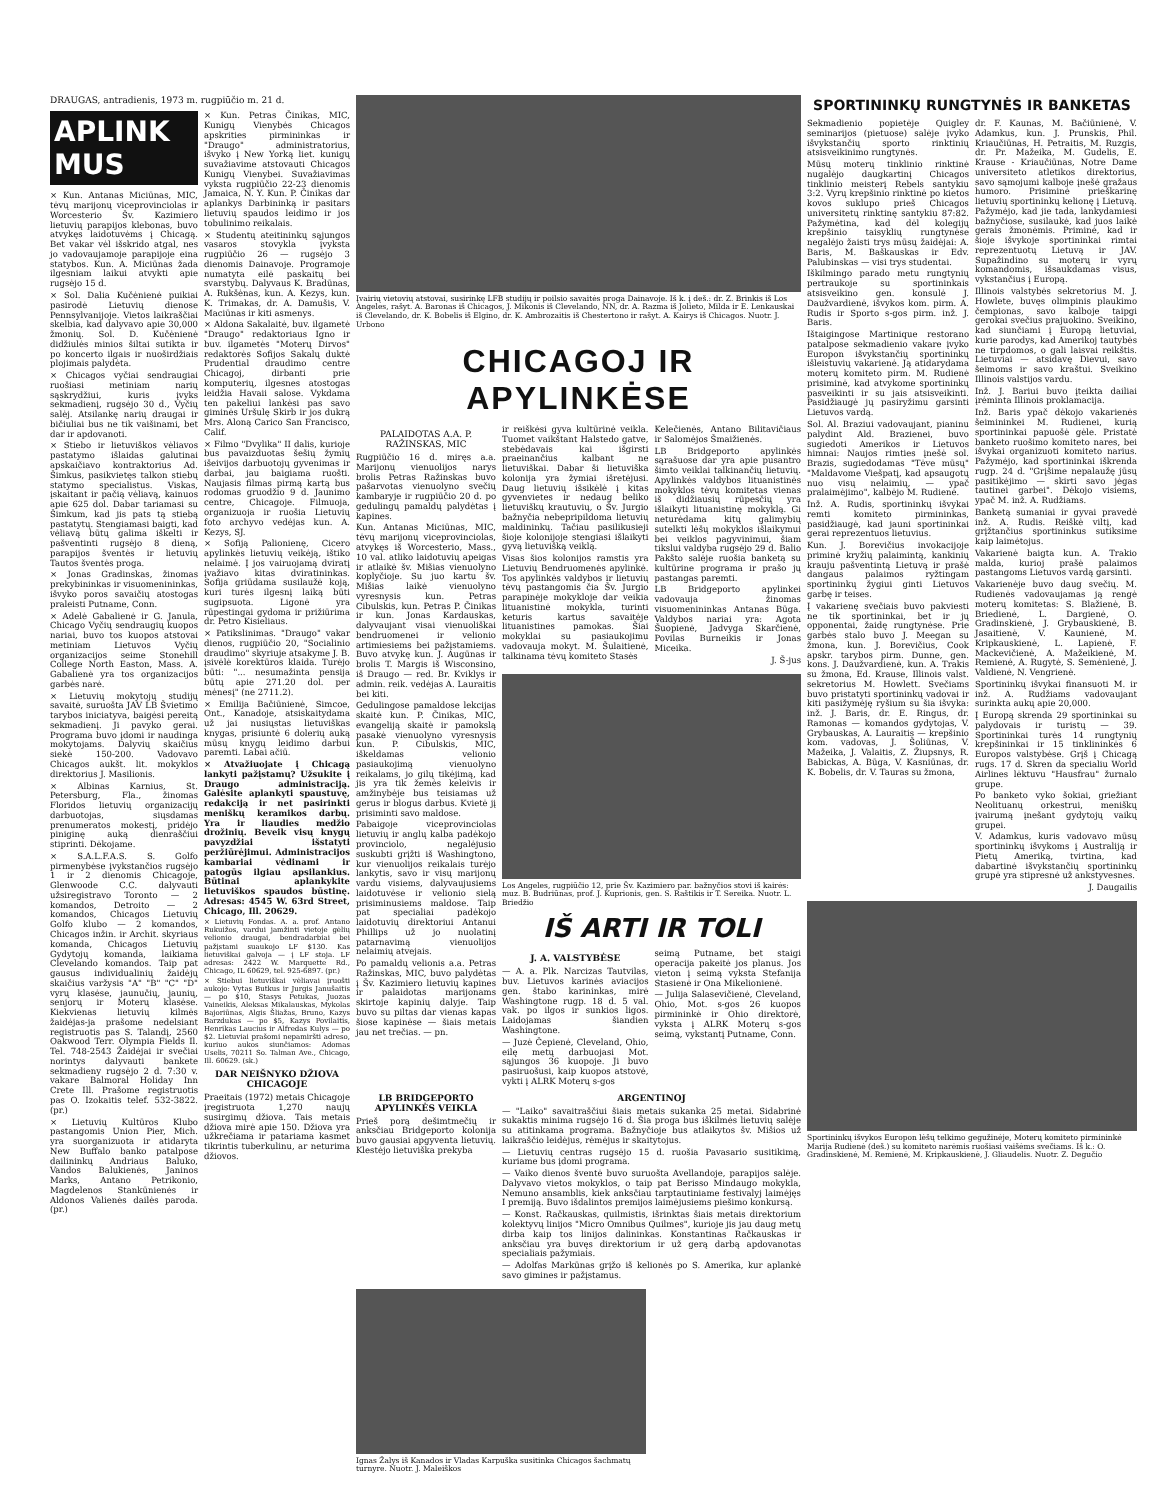DRAUGAS, antradienis, 1973 m. rugpiūčio m. 21 d.
APLINK MUS
× Kun. Antanas Miciūnas, MIC, tėvų marijonų viceprovinciolas ir Worcesterio Šv. Kazimiero lietuvių parapijos klebonas, buvo atvykęs laidotuvėms į Chicagą. Bet vakar vėl išskrido atgal, nes jo vadovaujamoje parapijoje eina statybos. Kun. A. Miciūnas žada ilgesniam laikui atvykti apie rugsėjo 15 d.
× Sol. Dalia Kučėnienė puikiai pasirodė Lietuvių dienose Pennsylvanijoje. Vietos laikraščiai skelbia, kad dalyvavo apie 30,000 žmonių. Sol. D. Kučėnienė didžiulės minios šiltai sutikta ir po koncerto ilgais ir nuoširdžiais plojimais palydėta.
× Chicagos vyčiai sendraugiai ruošiasi metiniam narių sąskrydžiui, kuris įvyks sekmadienį, rugsėjo 30 d., Vyčių salėj. Atsilankę narių draugai ir bičiuliai bus ne tik vaišinami, bet dar ir apdovanoti.
× Stiebo ir lietuviškos vėliavos pastatymo išlaidas galutinai apskaičiavo kontraktorius Ad. Šimkus, pasikvietęs talkon stiebų statymo specialistus. Viskas, įskaitant ir pačią vėliavą, kainuos apie 625 dol. Dabar tariamasi su Šimkum, kad jis pats tą stiebą pastatytų. Stengiamasi baigti, kad vėliavą būtų galima iškelti ir pašventinti rugsėjo 8 dieną, parapijos šventės ir lietuvių Tautos šventės proga.
× Jonas Gradinskas, žinomas prekybininkas ir visuomenininkas, išvyko poros savaičių atostogas praleisti Putname, Conn.
× Adelė Gabalienė ir G. Janula, Chicago Vyčių sendraugių kuopos nariai, buvo tos kuopos atstovai metiniam Lietuvos Vyčių organizacijos seime Stonehill College North Easton, Mass. A. Gabalienė yra tos organizacijos garbės narė.
× Lietuvių mokytojų studijų savaitė, suruošta JAV LB Švietimo tarybos iniciatyva, baigėsi pereitą sekmadienį. Ji pavyko gerai. Programa buvo įdomi ir naudinga mokytojams. Dalyvių skaičius siekė 150-200. Vadovavo Chicagos aukšt. lit. mokyklos direktorius J. Masilionis.
× Albinas Karnius, St. Petersburg, Fla., žinomas Floridos lietuvių organizacijų darbuotojas, siųsdamas prenumeratos mokestį, pridėjo piniginę auką dienraščiui stiprinti. Dėkojame.
× S.A.L.F.A.S. S. Golfo pirmenybėse įvykstančios rugsėjo 1 ir 2 dienomis Chicagoje, Glenwoode C.C. dalyvauti užsiregistravo Toronto — 2 komandos, Detroito — 2 komandos, Chicagos Lietuvių Golfo klubo — 2 komandos, Chicagos inžin. ir Archit. skyriaus komanda, Chicagos Lietuvių Gydytojų komanda, laikiama Clevelando komandos. Taip pat gausus individualinių žaidėjų skaičius varžysis "A" "B" "C" "D" vyrų klasėse, jaunučių, jaunių, senjorų ir Moterų klasėse. Kiekvienas lietuvių kilmės žaidėjas-ja prašome nedelsiant registruotis pas S. Talandį, 2560 Oakwood Terr. Olympia Fields Il. Tel. 748-2543 Žaidėjai ir svečiai norintys dalyvauti bankete sekmadieny rugsėjo 2 d. 7:30 v. vakare Balmoral Holiday Inn Crete Ill. Prašome registruotis pas O. Izokaitis telef. 532-3822. (pr.)
× Lietuvių Kultūros Klubo pastangomis Union Pier, Mich. yra suorganizuota ir atidaryta New Buffalo banko patalpose dailininkų Andriaus Baluko, Vandos Balukienės, Janinos Marks, Antano Petrikonio, Magdelenos Stankūnienės ir Aldonos Valienės dailės paroda. (pr.)
× Kun. Petras Činikas, MIC, Kunigų Vienybės Chicagos apskrities pirmininkas ir "Draugo" administratorius, išvyko į New Yorką liet. kunigų suvažiavime atstovauti Chicagos Kunigų Vienybei. Suvažiavimas vyksta rugpiūčio 22-23 dienomis Jamaica, N. Y. Kun. P. Činikas dar aplankys Darbininką ir pasitars lietuvių spaudos leidimo ir jos tobulinimo reikalais.
× Studentų ateitininkų sąjungos vasaros stovykla įvyksta rugpiūčio 26 — rugsėjo 3 dienomis Dainavoje. Programoje numatyta eilė paskaitų bei svarstybų. Dalyvaus K. Bradūnas, A. Rukšėnas, kun. A. Kezys, kun. K. Trimakas, dr. A. Damušis, V. Maciūnas ir kiti asmenys.
× Aldona Sakalaitė, buv. ilgametė "Draugo" redaktoriaus Igno ir buv. ilgametės "Moterų Dirvos" redaktorės Sofijos Sakalų duktė Prudential draudimo centre Chicagoj, dirbanti prie komputerių, ilgesnes atostogas leidžia Havaii salose. Vykdama ten pakeliui lankėsi pas savo giminės Uršulę Skirb ir jos dukrą Mrs. Aloną Carico San Francisco, Calif.
× Filmo "Dvylika" II dalis, kurioje bus pavaizduotas šešių žymių išeivijos darbuotojų gyvenimas ir darbai, jau baigiama ruošti. Naujasis filmas pirmą kartą bus rodomas gruodžio 9 d. Jaunimo centre, Chicagoje. Filmuoja, organizuoja ir ruošia Lietuvių foto archyvo vedėjas kun. A. Kezys, SJ.
× Sofiją Palionienę, Cicero apylinkės lietuvių veikėją, ištiko nelaimė. Į jos vairuojamą dviratį įvažiavo kitas dviratininkas. Sofija griūdama susilaužė koją, kuri turės ilgesnį laiką būti sugipsuota. Ligonė yra rūpestingai gydoma ir prižiūrima dr. Petro Kisieliaus.
× Patikslinimas. "Draugo" vakar dienos, rugpiūčio 20, "Socialinio draudimo" skyriuje atsakyme J. B. įsivėlė korektūros klaida. Turėjo būti: "... nesumažinta pensija būtų apie 271.20 dol. per mėnesį" (ne 2711.2).
× Emilija Bačiūnienė, Simcoe, Ont., Kanadoje, atsiskaitydama už jai nusiųstas lietuviškas knygas, prisiuntė 6 dolerių auką mūsų knygų leidimo darbui paremti. Labai ačiū.
× Atvažiuojate į Chicagą lankyti pažįstamų? Užsukite į Draugo administraciją. Galėsite aplankyti spaustuvę, redakciją ir net pasirinkti meniškų keramikos darbų. Yra ir liaudies medžio drožinių. Beveik visų knygų pavyzdžiai išstatyti peržiūrėjimui. Administracijos kambariai vėdinami ir patogūs ilgiau apsilankius. Būtinai aplankykite lietuviškos spaudos būstinę. Adresas: 4545 W. 63rd Street, Chicago, Ill. 20629.
× Lietuvių Fondas. A. a. prof. Antano Rukuižos, vardui jamžinti vietoje gėlių velionio draugai, bendradarbiai bei pažįstami suaukojo LF $130. Kas lietuviškai galvoja — į LF stoja. LF adresas: 2422 W. Marquette Rd., Chicago, IL 60629, tel. 925-6897. (pr.)
× Stiebui lietuviškai vėliavai įruošti aukojo: Vytas Butkus ir Jurgis Janušaitis — po $10, Stasys Petukas, Juozas Vaineikis, Aleksas Mikalauskas, Mykolas Bajoriūnas, Algis Šliažas, Bruno, Kazys Barzdukas — po $5, Kazys Povilaitis, Henrikas Laucius ir Alfredas Kulys — po $2. Lietuviai prašomi nepamiršti adreso, kuriuo aukos siunčiamos: Adomas Uselis, 70211 So. Talman Ave., Chicago, Ill. 60629. (sk.)
DAR NEIŠNYKO DŽIOVA CHICAGOJE
Praeitais (1972) metais Chicagoje įregistruota 1,270 naujų susirgimų džiova. Tais metais džiova mirė apie 150. Džiova yra užkrečiama ir patariama kasmet tikrintis tuberkulinu, ar neturima džiovos.
Įvairių vietovių atstovai, susirinkę LFB studijų ir poilsio savaitės proga Dainavoje. Iš k. į deš.: dr. Z. Brinkis iš Los Angeles, rašyt. A. Baronas iš Chicagos, J. Mikonis iš Clevelando, NN, dr. A. Razma iš Jolieto, Milda ir E. Lenkauskai iš Clevelando, dr. K. Bobelis iš Elgino, dr. K. Ambrozaitis iš Chestertono ir rašyt. A. Kairys iš Chicagos. Nuotr. J. Urbono
CHICAGOJ IR APYLINKĖSE
PALAIDOTAS A.A. P. RAŽINSKAS, MIC
Rugpiūčio 16 d. miręs a.a. Marijonų vienuolijos narys brolis Petras Ražinskas buvo pašarvotas vienuolyno svečių kambaryje ir rugpiūčio 20 d. po gedulingų pamaldų palydėtas į kapines.
Kun. Antanas Miciūnas, MIC, tėvų marijonų viceprovinciolas, atvykęs iš Worcesterio, Mass., 10 val. atliko laidotuvių apeigas ir atlaikė šv. Mišias vienuolyno koplyčioje. Su juo kartu šv. Mišias laikė vienuolyno vyresnysis kun. Petras Cibulskis, kun. Petras P. Činikas ir kun. Jonas Kardauskas, dalyvaujant visai vienuoliškai bendruomenei ir velionio artimiesiems bei pažįstamiems. Buvo atvykę kun. J. Augūnas ir brolis T. Margis iš Wisconsino, iš Draugo — red. Br. Kviklys ir admin. reik. vedėjas A. Lauraitis bei kiti.
Gedulingose pamaldose lekcijas skaitė kun. P. Činikas, MIC, evangeliją skaitė ir pamokslą pasakė vienuolyno vyresnysis kun. P. Cibulskis, MIC, iškeldamas velionio pasiaukojimą vienuolyno reikalams, jo gilų tikėjimą, kad jis yra tik žemės keleivis ir amžinybėje bus teisiamas už gerus ir blogus darbus. Kvietė jį prisiminti savo maldose.
Pabaigoje viceprovinciolas lietuvių ir anglų kalba padėkojo provinciolo, negalėjusio suskubti grįžti iš Washingtono, kur vienuolijos reikalais turėjo lankytis, savo ir visų marijonų vardu visiems, dalyvaujusiems laidotuvėse ir velionio sielą prisiminusiems maldose. Taip pat specialiai padėkojo laidotuvių direktoriui Antanui Phillips už jo nuolatinį patarnavimą vienuolijos nelaimių atvejais.
Po pamaldų velionis a.a. Petras Ražinskas, MIC, buvo palydėtas į Šv. Kazimiero lietuvių kapines ir palaidotas marijonams skirtoje kapinių dalyje. Taip buvo su piltas dar vienas kapas šiose kapinėse — šiais metais jau net trečias. — pn.
ir reiškėsi gyva kultūrinė veikla. Tuomet vaikštant Halstedo gatve, stebėdavais kai išgirsti praeinančius kalbant ne lietuviškai. Dabar ši lietuviška kolonija yra žymiai išretėjusi. Daug lietuvių išsikėlė į kitas gyvenvietes ir nedaug beliko lietuviškų krautuvių, o Šv. Jurgio bažnyčia nebepripildoma lietuvių maldininkų. Tačiau pasilikusieji šioje kolonijoje stengiasi išlaikyti gyvą lietuvišką veiklą.
Visas šios kolonijos ramstis yra Lietuvių Bendruomenės apylinkė. Tos apylinkės valdybos ir lietuvių tėvų pastangomis čia Šv. Jurgio parapinėje mokykloje dar veikia lituanistinė mokykla, turinti keturis kartus savaitėje lituanistines pamokas. Šiai mokyklai su pasiaukojimu vadovauja mokyt. M. Šulaitienė, talkinama tėvų komiteto Stasės
Kelečienės, Antano Bilitavičiaus ir Salomėjos Šmaižienės.
LB Bridgeporto apylinkės sąrašuose dar yra apie pusantro šimto veiklai talkinančių lietuvių. Apylinkės valdybos lituanistinės mokyklos tėvų komitetas vienas iš didžiausių rūpesčių yra išlaikyti lituanistinę mokyklą. Gi neturėdama kitų galimybių sutelkti lėšų mokyklos išlaikymui bei veiklos pagyvinimui, šiam tikslui valdyba rugsėjo 29 d. Balio Pakšto salėje ruošia banketą su kultūrine programa ir prašo jų pastangas paremti.
LB Bridgeporto apylinkei vadovauja žinomas visuomenininkas Antanas Būga. Valdybos nariai yra: Agota Šuopienė, Jadvyga Skarčienė, Povilas Burneikis ir Jonas Miceika.
J. Š-jus
Los Angeles, rugpiūčio 12, prie Šv. Kazimiero par. bažnyčios stovi iš kairės: muz. B. Budriūnas, prof. J. Kuprionis, gen. S. Raštikis ir T. Sereika. Nuotr. L. Briedžio
IŠ ARTI IR TOLI
J. A. VALSTYBĖSE
— A. a. Plk. Narcizas Tautvilas, buv. Lietuvos karinės aviacijos gen. štabo karininkas, mirė Washingtone rugp. 18 d. 5 val. vak. po ilgos ir sunkios ligos. Laidojamas šiandien Washingtone.
— Juzė Čepienė, Cleveland, Ohio, eilę metų darbuojasi Mot. sąjungos 36 kuopoje. Ji buvo pasiruošusi, kaip kuopos atstovė, vykti į ALRK Moterų s-gos
seimą Putname, bet staigi operacija pakeitė jos planus. Jos vieton į seimą vyksta Stefanija Stasienė ir Ona Mikelionienė.
— Julija Salasevičienė, Cleveland, Ohio, Mot. s-gos 26 kuopos pirmininkė ir Ohio direktorė, vyksta į ALRK Moterų s-gos seimą, vykstantį Putname, Conn.
LB BRIDGEPORTO APYLINKĖS VEIKLA
Prieš porą dešimtmečių ir anksčiau Bridgeporto kolonija buvo gausiai apgyventa lietuvių. Klestėjo lietuviška prekyba
ARGENTINOJ
— "Laiko" savaitraščiui šiais metais sukanka 25 metai. Sidabrinė sukaktis minima rugsėjo 16 d. Šia proga bus iškilmės lietuvių salėje su atitinkama programa. Bažnyčioje bus atlaikytos šv. Mišios už laikraščio leidėjus, rėmėjus ir skaitytojus.
— Lietuvių centras rugsėjo 15 d. ruošia Pavasario susitikimą, kuriame bus įdomi programa.
— Vaiko dienos šventė buvo suruošta Avellandoje, parapijos salėje. Dalyvavo vietos mokyklos, o taip pat Berisso Mindaugo mokykla, Nemuno ansamblis, kiek anksčiau tarptautiniame festivalyj laimėjęs I premiją. Buvo išdalintos premijos laimėjusiems piešimo konkursą.
— Konst. Račkauskas, quilmistis, išrinktas šiais metais direktorium kolektyvų linijos "Micro Omnibus Quilmes", kurioje jis jau daug metų dirba kaip tos linijos dalininkas. Konstantinas Račkauskas ir anksčiau yra buvęs direktorium ir už gerą darbą apdovanotas specialiais pažymiais.
— Adolfas Markūnas grįžo iš kelionės po S. Amerika, kur aplankė savo gimines ir pažįstamus.
Ignas Žalys iš Kanados ir Vladas Karpuška susitinka Chicagos šachmatų turnyre. Nuotr. J. Maleiškos
SPORTININKŲ RUNGTYNĖS IR BANKETAS
Sekmadienio popietėje Quigley seminarijos (pietuose) salėje įvyko išvykstančių sporto rinktinių atsisveikinimo rungtynės.
Mūsų moterų tinklinio rinktinė nugalėjo daugkartinį Chicagos tinklinio meisterį Rebels santykiu 3:2. Vyrų krepšinio rinktinė po kietos kovos suklupo prieš Chicagos universitetų rinktinę santykiu 87:82. Pažymėtina, kad dėl kolegijų krepšinio taisyklių rungtynėse negalėjo žaisti trys mūsų žaidėjai: A. Baris, M. Baškauskas ir Edv. Palubinskas — visi trys studentai.
Iškilmingo parado metu rungtynių pertraukoje su sportininkais atsisveikino gen. konsulė J. Daužvardienė, išvykos kom. pirm. A. Rudis ir Sporto s-gos pirm. inž. J. Baris.
Ištaigingose Martinique restorano patalpose sekmadienio vakare įvyko Europon išvykstančių sportininkų išleistuvių vakarienė. Ją atidarydama moterų komiteto pirm. M. Rudienė prisiminė, kad atvykome sportininkų pasveikinti ir su jais atsisveikinti. Pasidžiaugė jų pasiryžimu garsinti Lietuvos vardą.
Sol. Al. Braziui vadovaujant, pianinu palydint Ald. Brazienei, buvo sugiedoti Amerikos ir Lietuvos himnai: Naujos rimties įnešė sol. Brazis, sugiedodamas "Tėve mūsų" "Maldavome Viešpatį, kad apsaugotų nuo visų nelaimių, — ypač pralaimėjimo", kalbėjo M. Rudienė.
Inž. A. Rudis, sportininkų išvykai remti komiteto pirmininkas, pasidžiaugė, kad jauni sportininkai gerai reprezentuos lietuvius.
Kun. J. Borevičius invokacijoje priminė kryžių palaimintą, kankinių krauju pašventintą Lietuvą ir prašė dangaus palaimos ryžtingam sportininkų žygiui ginti Lietuvos garbę ir teises.
Į vakarienę svečiais buvo pakviesti ne tik sportininkai, bet ir jų opponentai, žaidę rungtynėse. Prie garbės stalo buvo J. Meegan su žmona, kun. J. Borevičius, Cook apskr. tarybos pirm. Dunne, gen. kons. J. Daužvardienė, kun. A. Trakis su žmona, Ed. Krause, Illinois valst. sekretorius M. Howlett. Svečiams buvo pristatyti sportininkų vadovai ir kiti pasižymėję ryšium su šia išvyka: inž. J. Baris, dr. E. Ringus, dr. Ramonas — komandos gydytojas, V. Grybauskas, A. Lauraitis — krepšinio kom. vadovas, J. Šoliūnas, V. Mažeika, J. Valaitis, Z. Žiupsnys, R. Babickas, A. Būga, V. Kasniūnas, dr. K. Bobelis, dr. V. Tauras su žmona,
dr. F. Kaunas, M. Bačiūnienė, V. Adamkus, kun. J. Prunskis, Phil. Kriaučiūnas, H. Petraitis, M. Ruzgis, dr. Pr. Mažeika, M. Gudelis, E. Krause - Kriaučiūnas, Notre Dame universiteto atletikos direktorius, savo sąmojumi kalboje įnešė gražaus humoro. Prisiminė prieškarinę lietuvių sportininkų kelionę į Lietuvą. Pažymėjo, kad jie tada, lankydamiesi bažnyčiose, susilaukė, kad juos laikė gerais žmonėmis. Priminė, kad ir šioje išvykoje sportininkai rimtai reprezentuotų Lietuvą ir JAV. Supažindino su moterų ir vyrų komandomis, išsaukdamas visus, vykstančius į Europą.
Illinois valstybės sekretorius M. J. Howlete, buvęs olimpinis plaukimo čempionas, savo kalboje taipgi gerokai svečius prajuokino. Sveikino, kad siunčiami į Europą lietuviai, kurie parodys, kad Amerikoj tautybės ne tirpdomos, o gali laisvai reikštis. Lietuviai — atsidavę Dievui, savo šeimoms ir savo kraštui. Sveikino Illinois valstijos vardu.
Inž. J. Bariui buvo įteikta dailiai įrėminta Illinois proklamacija.
Inž. Baris ypač dėkojo vakarienės šeimininkei M. Rudienei, kurią sportininkai papuošė gėle. Pristatė banketo ruošimo komiteto nares, bei išvykai organizuoti komiteto narius. Pažymėjo, kad sportininkai iškrenda rugp. 24 d. "Grįšime nepalaužę jūsų pasitikėjimo — skirti savo jėgas tautinei garbei". Dėkojo visiems, ypač M. inž. A. Rudžiams.
Banketą sumaniai ir gyvai pravedė inž. A. Rudis. Reiškė viltį, kad grįžtančius sportininkus sutiksime kaip laimėtojus.
Vakarienė baigta kun. A. Trakio malda, kurioj prašė palaimos pastangoms Lietuvos vardą garsinti.
Vakarienėje buvo daug svečių. M. Rudienės vadovaujamas ją rengė moterų komitetas: S. Blažienė, B. Briedienė, L. Dargienė, O. Gradinskienė, J. Grybauskienė, B. Jasaitienė, V. Kaunienė, M. Kripkauskienė, L. Lapienė, F. Mackevičienė, A. Mažeikienė, M. Remienė, A. Rugytė, S. Semėnienė, J. Valdienė, N. Vengrienė.
Sportininkų išvykai finansuoti M. ir inž. A. Rudžiams vadovaujant surinkta aukų apie 20,000.
Į Europą skrenda 29 sportininkai su palydovais ir turistų — 39. Sportininkai turės 14 rungtynių krepšininkai ir 15 tinklininkės 6 Europos valstybėse. Grįš į Chicagą rugs. 17 d. Skren da specialiu World Airlines lėktuvu "Hausfrau" žurnalo grupe.
Po banketo vyko šokiai, griežiant Neolituanų orkestrui, meniškų įvairumą įnešant gydytojų vaikų grupei.
V. Adamkus, kuris vadovavo mūsų sportininkų išvykoms į Australiją ir Pietų Ameriką, tvirtina, kad dabartinė išvykstančių sportininkų grupė yra stipresnė už ankstyvesnes.
J. Daugailis
Sportininkų išvykos Europon lėšų telkimo gegužinėje, Moterų komiteto pirmininkė Marija Rudienė (deš.) su komiteto narėmis ruošiasi vaišėms svečiams. Iš k.: O. Gradinskienė, M. Remienė, M. Kripkauskienė, J. Gliaudelis. Nuotr. Z. Degučio